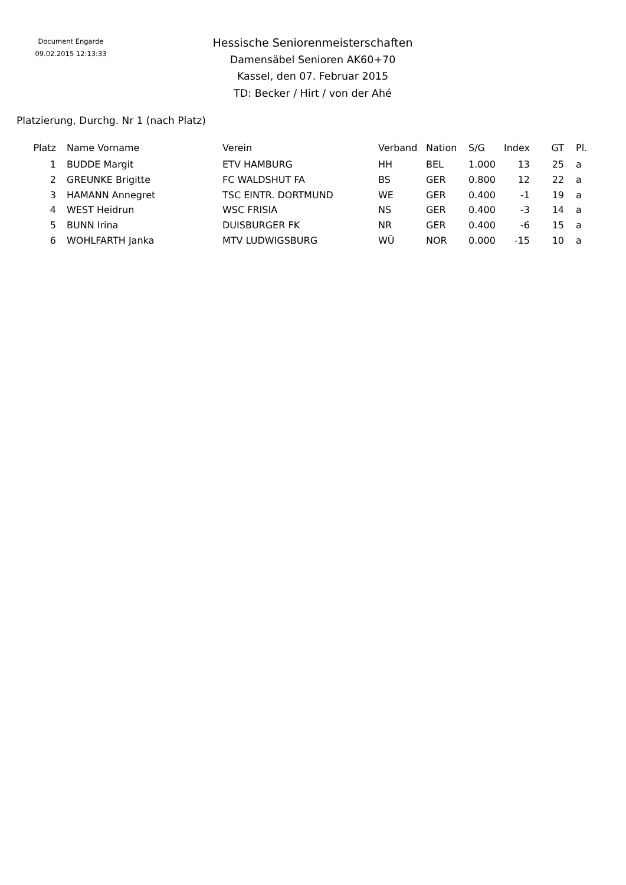Document Engarde
09.02.2015 12:13:33
Hessische Seniorenmeisterschaften
Damensäbel Senioren AK60+70
Kassel, den 07. Februar 2015
TD: Becker / Hirt / von der Ahé
Platzierung, Durchg. Nr 1 (nach Platz)
| Platz | | Name Vorname | Verein | Verband | Nation | S/G | Index | GT | Pl. |
| --- | --- | --- | --- | --- | --- | --- | --- | --- | --- |
| 1 | | BUDDE Margit | ETV HAMBURG | HH | BEL | 1.000 | 13 | 25 | a |
| 2 | | GREUNKE Brigitte | FC WALDSHUT FA | BS | GER | 0.800 | 12 | 22 | a |
| 3 | | HAMANN Annegret | TSC EINTR. DORTMUND | WE | GER | 0.400 | -1 | 19 | a |
| 4 | | WEST Heidrun | WSC FRISIA | NS | GER | 0.400 | -3 | 14 | a |
| 5 | | BUNN Irina | DUISBURGER FK | NR | GER | 0.400 | -6 | 15 | a |
| 6 | | WOHLFARTH Janka | MTV LUDWIGSBURG | WÜ | NOR | 0.000 | -15 | 10 | a |